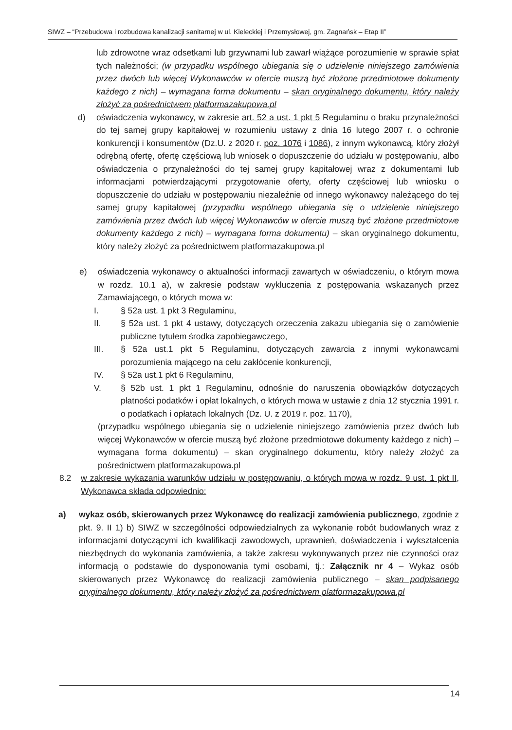SIWZ – “Przebudowa i rozbudowa kanalizacji sanitarnej w ul. Kieleckiej i Przemysłowej, gm. Zagnańsk – Etap II”
lub zdrowotne wraz odsetkami lub grzywnami lub zawarł wiążące porozumienie w sprawie spłat tych należności; (w przypadku wspólnego ubiegania się o udzielenie niniejszego zamówienia przez dwóch lub więcej Wykonawców w ofercie muszą być złożone przedmiotowe dokumenty każdego z nich) – wymagana forma dokumentu – skan oryginalnego dokumentu, który należy złożyć za pośrednictwem platformazakupowa.pl
d) oświadczenia wykonawcy, w zakresie art. 52 a ust. 1 pkt 5 Regulaminu o braku przynależności do tej samej grupy kapitałowej w rozumieniu ustawy z dnia 16 lutego 2007 r. o ochronie konkurencji i konsumentów (Dz.U. z 2020 r. poz. 1076 i 1086), z innym wykonawcą, który złożył odrębną ofertę, ofertę częściową lub wniosek o dopuszczenie do udziału w postępowaniu, albo oświadczenia o przynależności do tej samej grupy kapitałowej wraz z dokumentami lub informacjami potwierdzającymi przygotowanie oferty, oferty częściowej lub wniosku o dopuszczenie do udziału w postępowaniu niezależnie od innego wykonawcy należącego do tej samej grupy kapitałowej (przypadku wspólnego ubiegania się o udzielenie niniejszego zamówienia przez dwóch lub więcej Wykonawców w ofercie muszą być złożone przedmiotowe dokumenty każdego z nich) – wymagana forma dokumentu) – skan oryginalnego dokumentu, który należy złożyć za pośrednictwem platformazakupowa.pl
e) oświadczenia wykonawcy o aktualności informacji zawartych w oświadczeniu, o którym mowa w rozdz. 10.1 a), w zakresie podstaw wykluczenia z postępowania wskazanych przez Zamawiającego, o których mowa w:
I. § 52a ust. 1 pkt 3 Regulaminu,
II. § 52a ust. 1 pkt 4 ustawy, dotyczących orzeczenia zakazu ubiegania się o zamówienie publiczne tytułem środka zapobiegawczego,
III. § 52a ust.1 pkt 5 Regulaminu, dotyczących zawarcia z innymi wykonawcami porozumienia mającego na celu zakłócenie konkurencji,
IV. § 52a ust.1 pkt 6 Regulaminu,
V. § 52b ust. 1 pkt 1 Regulaminu, odnośnie do naruszenia obowiązków dotyczących płatności podatków i opłat lokalnych, o których mowa w ustawie z dnia 12 stycznia 1991 r. o podatkach i opłatach lokalnych (Dz. U. z 2019 r. poz. 1170),
(przypadku wspólnego ubiegania się o udzielenie niniejszego zamówienia przez dwóch lub więcej Wykonawców w ofercie muszą być złożone przedmiotowe dokumenty każdego z nich) – wymagana forma dokumentu) – skan oryginalnego dokumentu, który należy złożyć za pośrednictwem platformazakupowa.pl
8.2 w zakresie wykazania warunków udziału w postępowaniu, o których mowa w rozdz. 9 ust. 1 pkt II, Wykonawca składa odpowiednio:
a) wykaz osób, skierowanych przez Wykonawcę do realizacji zamówienia publicznego, zgodnie z pkt. 9. II 1) b) SIWZ w szczególności odpowiedzialnych za wykonanie robót budowlanych wraz z informacjami dotyczącymi ich kwalifikacji zawodowych, uprawnień, doświadczenia i wykształcenia niezbędnych do wykonania zamówienia, a także zakresu wykonywanych przez nie czynności oraz informacją o podstawie do dysponowania tymi osobami, tj.: Załącznik nr 4 – Wykaz osób skierowanych przez Wykonawcę do realizacji zamówienia publicznego – skan podpisanego oryginalnego dokumentu, który należy złożyć za pośrednictwem platformazakupowa.pl
14